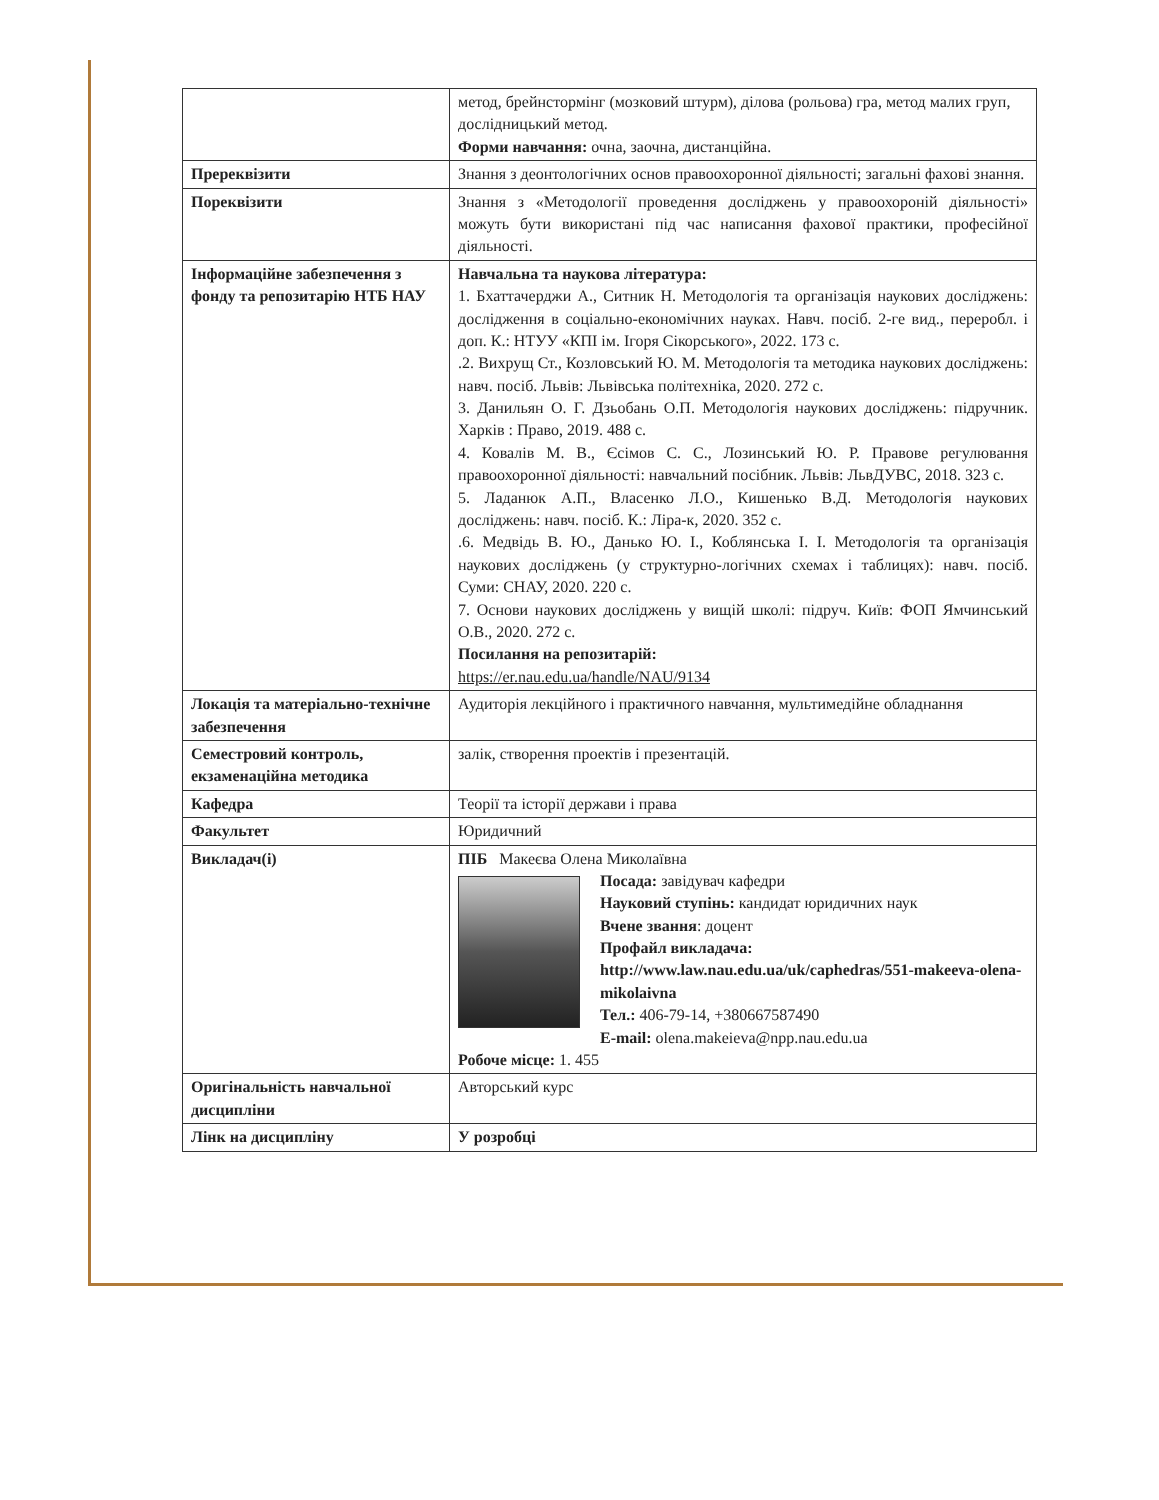| | метод, брейнстормінг (мозковий штурм), ділова (рольова) гра, метод малих груп, дослідницький метод. Форми навчання: очна, заочна, дистанційна. |
| Пререквізити | Знання з деонтологічних основ правоохоронної діяльності; загальні фахові знання. |
| Пореквізити | Знання з «Методології проведення досліджень у правоохороній діяльності» можуть бути використані під час написання фахової практики, професійної діяльності. |
| Інформаційне забезпечення з фонду та репозитарію НТБ НАУ | Навчальна та наукова література: 1. Бхаттачерджи А., Ситник Н. Методологія та організація наукових досліджень: дослідження в соціально-економічних науках. Навч. посіб. 2-ге вид., переробл. і доп. К.: НТУУ «КПІ ім. Ігоря Сікорського», 2022. 173 с. .2. Вихрущ Ст., Козловський Ю. М. Методологія та методика наукових досліджень: навч. посіб. Львів: Львівська політехніка, 2020. 272 с. 3. Данильян О. Г. Дзьобань О.П. Методологія наукових досліджень: підручник. Харків : Право, 2019. 488 с. 4. Ковалів М. В., Єсімов С. С., Лозинський Ю. Р. Правове регулювання правоохоронної діяльності: навчальний посібник. Львів: ЛьвДУВС, 2018. 323 с. 5. Ладанюк А.П., Власенко Л.О., Кишенько В.Д. Методологія наукових досліджень: навч. посіб. К.: Ліра-к, 2020. 352 с. .6. Медвідь В. Ю., Данько Ю. І., Коблянська І. І. Методологія та організація наукових досліджень (у структурно-логічних схемах і таблицях): навч. посіб. Суми: СНАУ, 2020. 220 с. 7. Основи наукових досліджень у вищій школі: підруч. Київ: ФОП Ямчинський О.В., 2020. 272 с. Посилання на репозитарій: https://er.nau.edu.ua/handle/NAU/9134 |
| Локація та матеріально-технічне забезпечення | Аудиторія лекційного і практичного навчання, мультимедійне обладнання |
| Семестровий контроль, екзаменаційна методика | залік, створення проектів і презентацій. |
| Кафедра | Теорії та історії держави і права |
| Факультет | Юридичний |
| Викладач(і) | ПІБ Макеєва Олена Миколаївна Посада: завідувач кафедри Науковий ступінь: кандидат юридичних наук Вчене звання : доцент Профайл викладача: http://www.law.nau.edu.ua/uk/caphedras/551-makeeva-olena-mikolaivna Тел.: 406-79-14, +380667587490 E-mail: olena.makeieva@npp.nau.edu.ua Робоче місце: 1. 455 |
| Оригінальність навчальної дисципліни | Авторський курс |
| Лінк на дисципліну | У розробці |